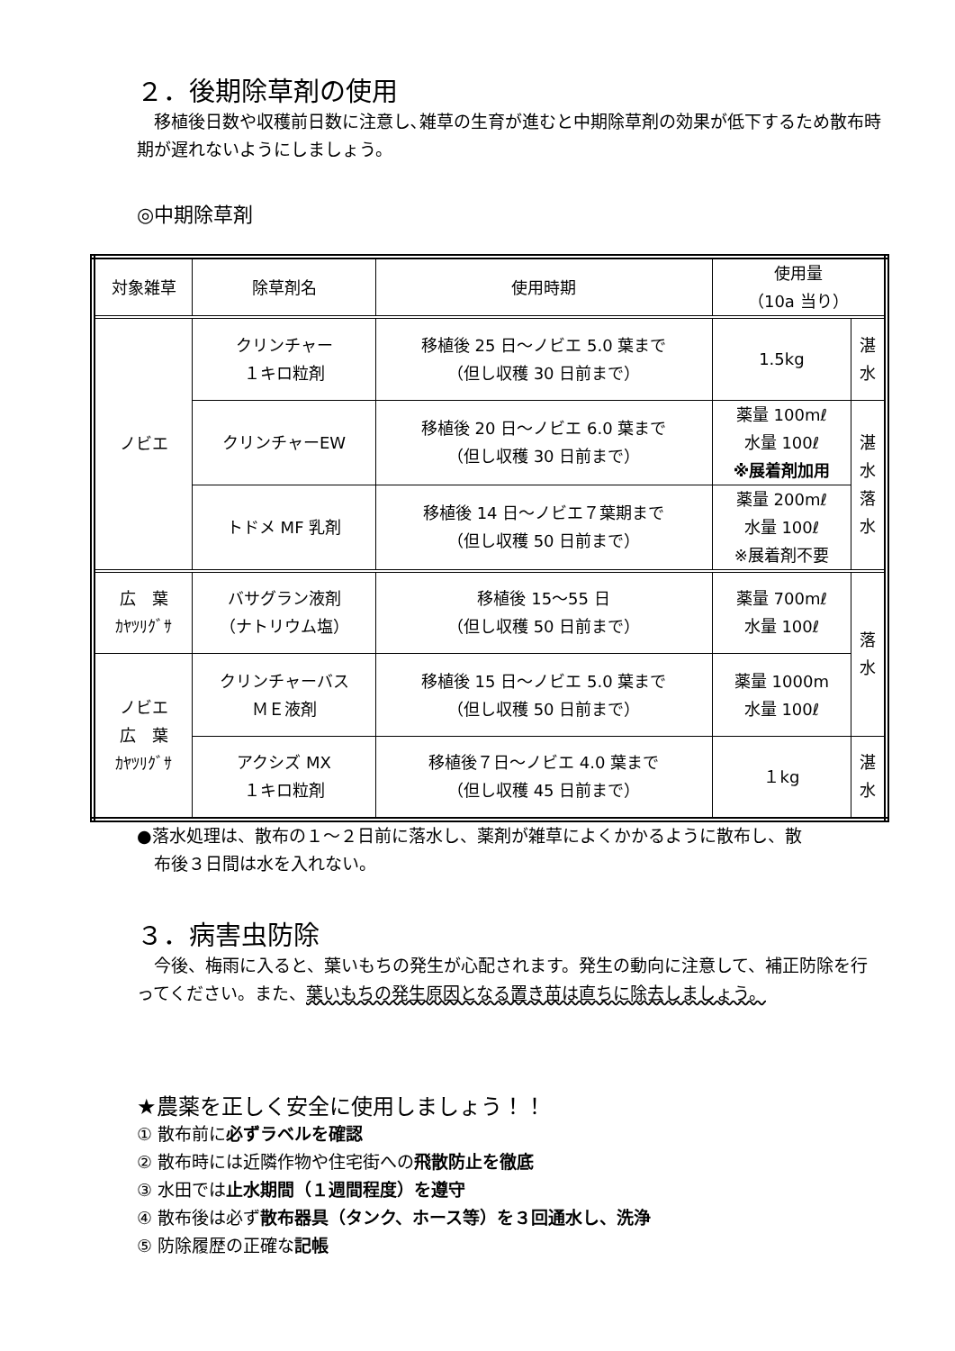２．後期除草剤の使用
　移植後日数や収穫前日数に注意し､雑草の生育が進むと中期除草剤の効果が低下するため散布時期が遅れないようにしましょう。
◎中期除草剤
| 対象雑草 | 除草剤名 | 使用時期 | 使用量 （10a 当り） | |
| --- | --- | --- | --- | --- |
| ノビエ | クリンチャー １キロ粒剤 | 移植後 25 日～ノビエ 5.0 葉まで （但し収穫 30 日前まで） | 1.5kg | 湛 水 |
| | クリンチャーEW | 移植後 20 日～ノビエ 6.0 葉まで （但し収穫 30 日前まで） | 薬量 100mℓ 水量 100ℓ ※展着剤加用 | 湛 水 落 水 |
| | トドメ MF 乳剤 | 移植後 14 日～ノビエ７葉期まで （但し収穫 50 日前まで） | 薬量 200mℓ 水量 100ℓ ※展着剤不要 | |
| 広 葉 ｶﾔﾂﾘｸﾞｻ | バサグラン液剤 （ナトリウム塩） | 移植後 15～55 日 （但し収穫 50 日前まで） | 薬量 700mℓ 水量 100ℓ | 落 水 |
| ノビエ 広 葉 ｶﾔﾂﾘｸﾞｻ | クリンチャーバス ＭＥ液剤 | 移植後 15 日～ノビエ 5.0 葉まで （但し収穫 50 日前まで） | 薬量 1000m 水量 100ℓ | |
| | アクシズ MX １キロ粒剤 | 移植後７日～ノビエ 4.0 葉まで （但し収穫 45 日前まで） | １kg | 湛 水 |
●落水処理は、散布の１～２日前に落水し、薬剤が雑草によくかかるように散布し、散
　布後３日間は水を入れない。
３．病害虫防除
　今後、梅雨に入ると、葉いもちの発生が心配されます。発生の動向に注意して、補正防除を行ってください。また、葉いもちの発生原因となる置き苗は直ちに除去しましょう。
★農薬を正しく安全に使用しましょう！！
① 散布前に必ずラベルを確認
② 散布時には近隣作物や住宅街への飛散防止を徹底
③ 水田では止水期間（１週間程度）を遵守
④ 散布後は必ず散布器具（タンク、ホース等）を３回通水し、洗浄
⑤ 防除履歴の正確な記帳